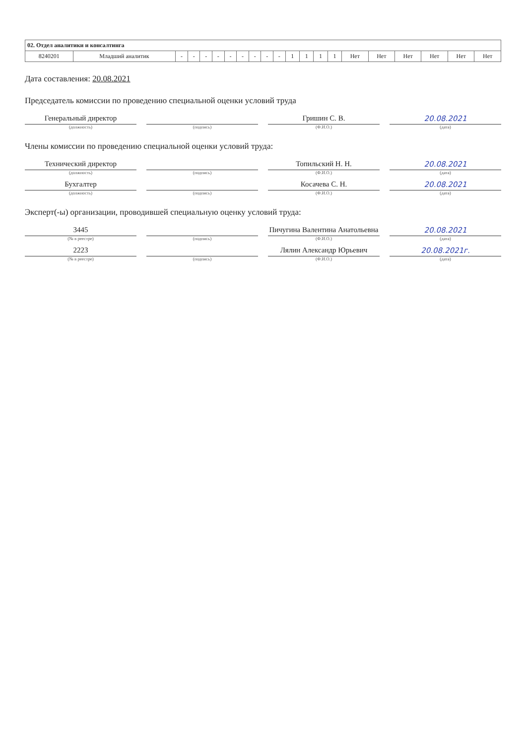| 02. Отдел аналитики и консалтинга | | | | | | | | | | | | | | | | | | | | |
| --- | --- | --- | --- | --- | --- | --- | --- | --- | --- | --- | --- | --- | --- | --- | --- | --- | --- | --- | --- | --- |
| 8240201 | Младший аналитик | - | - | - | - | - | - | - | - | - | 1 | 1 | 1 | 1 | Нет | Нет | Нет | Нет | Нет | Нет |
Дата составления: 20.08.2021
Председатель комиссии по проведению специальной оценки условий труда
Генеральный директор
(должность)
(подпись)
Гришин С. В.
(Ф.И.О.)
20.08.2021
(дата)
Члены комиссии по проведению специальной оценки условий труда:
Технический директор
(должность)
(подпись)
Топильский Н. Н.
(Ф.И.О.)
20.08.2021
(дата)
Бухгалтер
(должность)
(подпись)
Косачева С. Н.
(Ф.И.О.)
20.08.2021
(дата)
Эксперт(-ы) организации, проводившей специальную оценку условий труда:
3445
(№ в реестре)
(подпись)
Пичугина Валентина Анатольевна
(Ф.И.О.)
20.08.2021
(дата)
2223
(№ в реестре)
(подпись)
Лялин Александр Юрьевич
(Ф.И.О.)
20.08.2021г.
(дата)